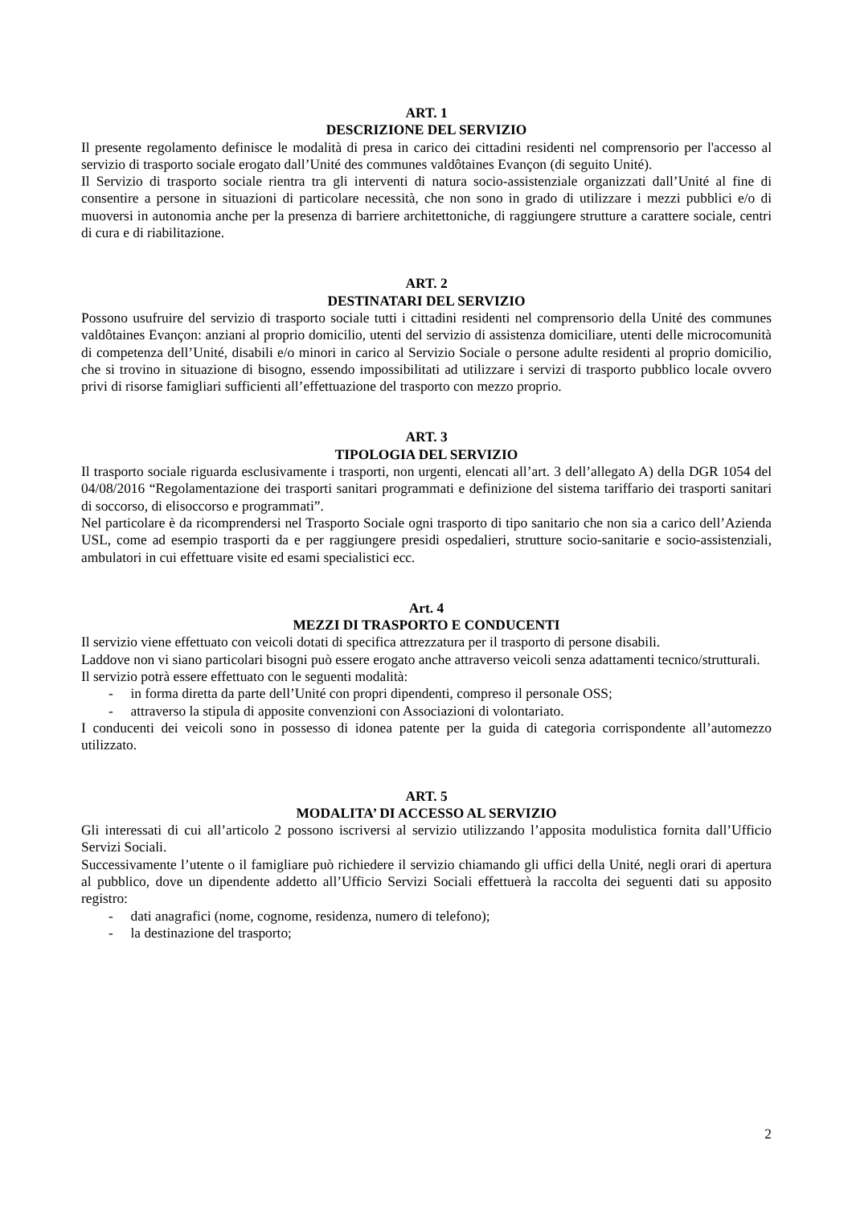ART. 1
DESCRIZIONE DEL SERVIZIO
Il presente regolamento definisce le modalità di presa in carico dei cittadini residenti nel comprensorio per l'accesso al servizio di trasporto sociale erogato dall’Unité des communes valdôtaines Evançon (di seguito Unité).
Il Servizio di trasporto sociale rientra tra gli interventi di natura socio-assistenziale organizzati dall’Unité al fine di consentire a persone in situazioni di particolare necessità, che non sono in grado di utilizzare i mezzi pubblici e/o di muoversi in autonomia anche per la presenza di barriere architettoniche, di raggiungere strutture a carattere sociale, centri di cura e di riabilitazione.
ART. 2
DESTINATARI DEL SERVIZIO
Possono usufruire del servizio di trasporto sociale tutti i cittadini residenti nel comprensorio della Unité des communes valdôtaines Evançon: anziani al proprio domicilio, utenti del servizio di assistenza domiciliare, utenti delle microcomunità di competenza dell’Unité, disabili e/o minori in carico al Servizio Sociale o persone adulte residenti al proprio domicilio, che si trovino in situazione di bisogno, essendo impossibilitati ad utilizzare i servizi di trasporto pubblico locale ovvero privi di risorse famigliari sufficienti all’effettuazione del trasporto con mezzo proprio.
ART. 3
TIPOLOGIA DEL SERVIZIO
Il trasporto sociale riguarda esclusivamente i trasporti, non urgenti, elencati all’art. 3 dell’allegato A) della DGR 1054 del 04/08/2016 “Regolamentazione dei trasporti sanitari programmati e definizione del sistema tariffario dei trasporti sanitari di soccorso, di elisoccorso e programmati”.
Nel particolare è da ricomprendersi nel Trasporto Sociale ogni trasporto di tipo sanitario che non sia a carico dell’Azienda USL, come ad esempio trasporti da e per raggiungere presidi ospedalieri, strutture socio-sanitarie e socio-assistenziali, ambulatori in cui effettuare visite ed esami specialistici ecc.
Art. 4
MEZZI DI TRASPORTO E CONDUCENTI
Il servizio viene effettuato con veicoli dotati di specifica attrezzatura per il trasporto di persone disabili.
Laddove non vi siano particolari bisogni può essere erogato anche attraverso veicoli senza adattamenti tecnico/strutturali.
Il servizio potrà essere effettuato con le seguenti modalità:
- in forma diretta da parte dell’Unité con propri dipendenti, compreso il personale OSS;
- attraverso la stipula di apposite convenzioni con Associazioni di volontariato.
I conducenti dei veicoli sono in possesso di idonea patente per la guida di categoria corrispondente all’automezzo utilizzato.
ART. 5
MODALITA’ DI ACCESSO AL SERVIZIO
Gli interessati di cui all’articolo 2 possono iscriversi al servizio utilizzando l’apposita modulistica fornita dall’Ufficio Servizi Sociali.
Successivamente l’utente o il famigliare può richiedere il servizio chiamando gli uffici della Unité, negli orari di apertura al pubblico, dove un dipendente addetto all’Ufficio Servizi Sociali effettuerà la raccolta dei seguenti dati su apposito registro:
- dati anagrafici (nome, cognome, residenza, numero di telefono);
- la destinazione del trasporto;
2